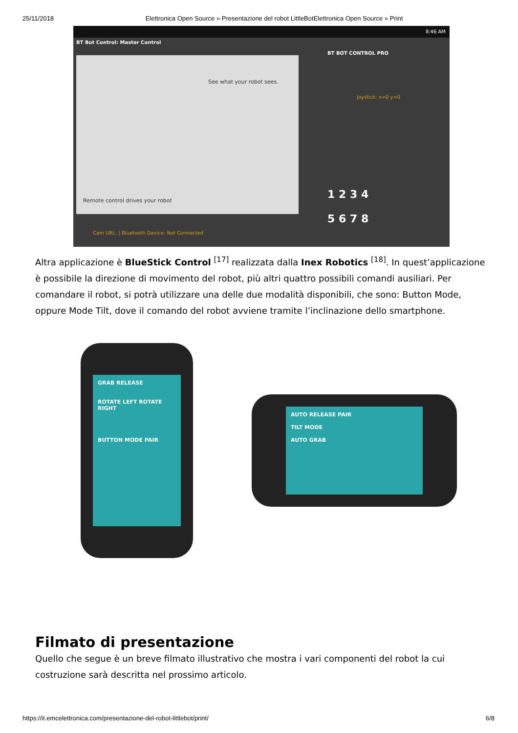25/11/2018 Elettronica Open Source » Presentazione del robot LittleBotElettronica Open Source » Print
8:46 AM
BT Bot Control: Master Control
See what your robot sees.
Remote control drives your robot
BT BOT CONTROL PRO
Joystick: x=0 y=0
1 2 3 4
5 6 7 8
Cam URL: | Bluetooth Device: Not Connected
Altra applicazione è BlueStick Control <sup>[17]</sup> realizzata dalla Inex Robotics <sup>[18]</sup>. In quest’applicazione è possibile la direzione di movimento del robot, più altri quattro possibili comandi ausiliari. Per comandare il robot, si potrà utilizzare una delle due modalità disponibili, che sono: Button Mode, oppure Mode Tilt, dove il comando del robot avviene tramite l’inclinazione dello smartphone.
GRAB RELEASE
ROTATE LEFT ROTATE RIGHT
BUTTON MODE PAIR
AUTO RELEASE PAIR
TILT MODE
AUTO GRAB
Filmato di presentazione
Quello che segue è un breve filmato illustrativo che mostra i vari componenti del robot la cui costruzione sarà descritta nel prossimo articolo.
https://it.emcelettronica.com/presentazione-del-robot-littlebot/print/ 6/8